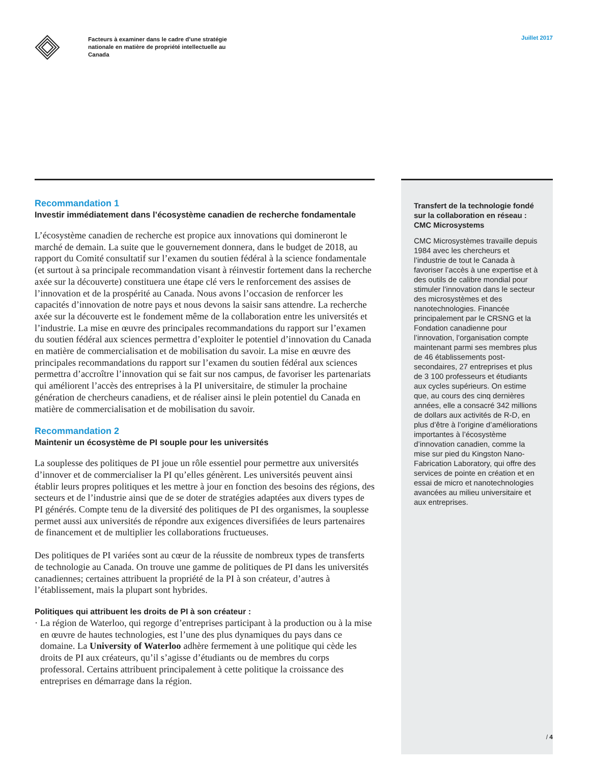Juillet 2017
Facteurs à examiner dans le cadre d’une stratégie nationale en matière de propriété intellectuelle au Canada
Recommandation 1
Investir immédiatement dans l’écosystème canadien de recherche fondamentale
L’écosystème canadien de recherche est propice aux innovations qui domineront le marché de demain. La suite que le gouvernement donnera, dans le budget de 2018, au rapport du Comité consultatif sur l’examen du soutien fédéral à la science fondamentale (et surtout à sa principale recommandation visant à réinvestir fortement dans la recherche axée sur la découverte) constituera une étape clé vers le renforcement des assises de l’innovation et de la prospérité au Canada. Nous avons l’occasion de renforcer les capacités d’innovation de notre pays et nous devons la saisir sans attendre. La recherche axée sur la découverte est le fondement même de la collaboration entre les universités et l’industrie. La mise en œuvre des principales recommandations du rapport sur l’examen du soutien fédéral aux sciences permettra d’exploiter le potentiel d’innovation du Canada en matière de commercialisation et de mobilisation du savoir. La mise en œuvre des principales recommandations du rapport sur l’examen du soutien fédéral aux sciences permettra d’accroître l’innovation qui se fait sur nos campus, de favoriser les partenariats qui améliorent l’accès des entreprises à la PI universitaire, de stimuler la prochaine génération de chercheurs canadiens, et de réaliser ainsi le plein potentiel du Canada en matière de commercialisation et de mobilisation du savoir.
Recommandation 2
Maintenir un écosystème de PI souple pour les universités
La souplesse des politiques de PI joue un rôle essentiel pour permettre aux universités d’innover et de commercialiser la PI qu’elles génèrent. Les universités peuvent ainsi établir leurs propres politiques et les mettre à jour en fonction des besoins des régions, des secteurs et de l’industrie ainsi que de se doter de stratégies adaptées aux divers types de PI générés. Compte tenu de la diversité des politiques de PI des organismes, la souplesse permet aussi aux universités de répondre aux exigences diversifiées de leurs partenaires de financement et de multiplier les collaborations fructueuses.
Des politiques de PI variées sont au cœur de la réussite de nombreux types de transferts de technologie au Canada. On trouve une gamme de politiques de PI dans les universités canadiennes; certaines attribuent la propriété de la PI à son créateur, d’autres à l’établissement, mais la plupart sont hybrides.
Politiques qui attribuent les droits de PI à son créateur :
· La région de Waterloo, qui regorge d’entreprises participant à la production ou à la mise en œuvre de hautes technologies, est l’une des plus dynamiques du pays dans ce domaine. La University of Waterloo adhère fermement à une politique qui cède les droits de PI aux créateurs, qu’il s’agisse d’étudiants ou de membres du corps professoral. Certains attribuent principalement à cette politique la croissance des entreprises en démarrage dans la région.
Transfert de la technologie fondé sur la collaboration en réseau : CMC Microsystems
CMC Microsystèmes travaille depuis 1984 avec les chercheurs et l’industrie de tout le Canada à favoriser l’accès à une expertise et à des outils de calibre mondial pour stimuler l’innovation dans le secteur des microsystèmes et des nanotechnologies. Financée principalement par le CRSNG et la Fondation canadienne pour l’innovation, l’organisation compte maintenant parmi ses membres plus de 46 établissements post-secondaires, 27 entreprises et plus de 3 100 professeurs et étudiants aux cycles supérieurs. On estime que, au cours des cinq dernières années, elle a consacré 342 millions de dollars aux activités de R-D, en plus d’être à l’origine d’améliorations importantes à l’écosystème d’innovation canadien, comme la mise sur pied du Kingston Nano-Fabrication Laboratory, qui offre des services de pointe en création et en essai de micro et nanotechnologies avancées au milieu universitaire et aux entreprises.
/ 4